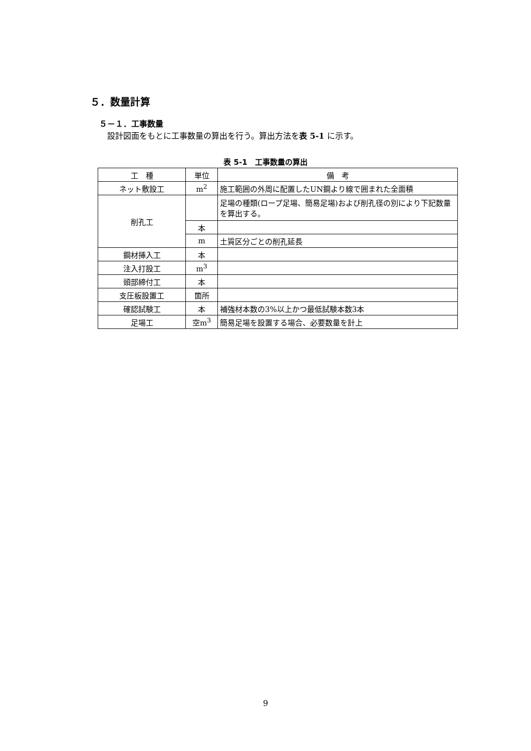５．数量計算
５－１．工事数量
設計図面をもとに工事数量の算出を行う。算出方法を表 5-1 に示す。
表 5-1　工事数量の算出
| 工 種 | 単位 | 備 考 |
| --- | --- | --- |
| ネット敷設工 | m<sup>2</sup> | 施工範囲の外周に配置したUN鋼より線で囲まれた全面積 |
| 削孔工 | | 足場の種類(ロープ足場、簡易足場)および削孔径の別により下記数量を算出する。 |
| | 本 | |
| | m | 土質区分ごとの削孔延長 |
| 鋼材挿入工 | 本 | |
| 注入打設工 | m<sup>3</sup> | |
| 頭部締付工 | 本 | |
| 支圧板設置工 | 箇所 | |
| 確認試験工 | 本 | 補強材本数の3%以上かつ最低試験本数3本 |
| 足場工 | 空m<sup>3</sup> | 簡易足場を設置する場合、必要数量を計上 |
9